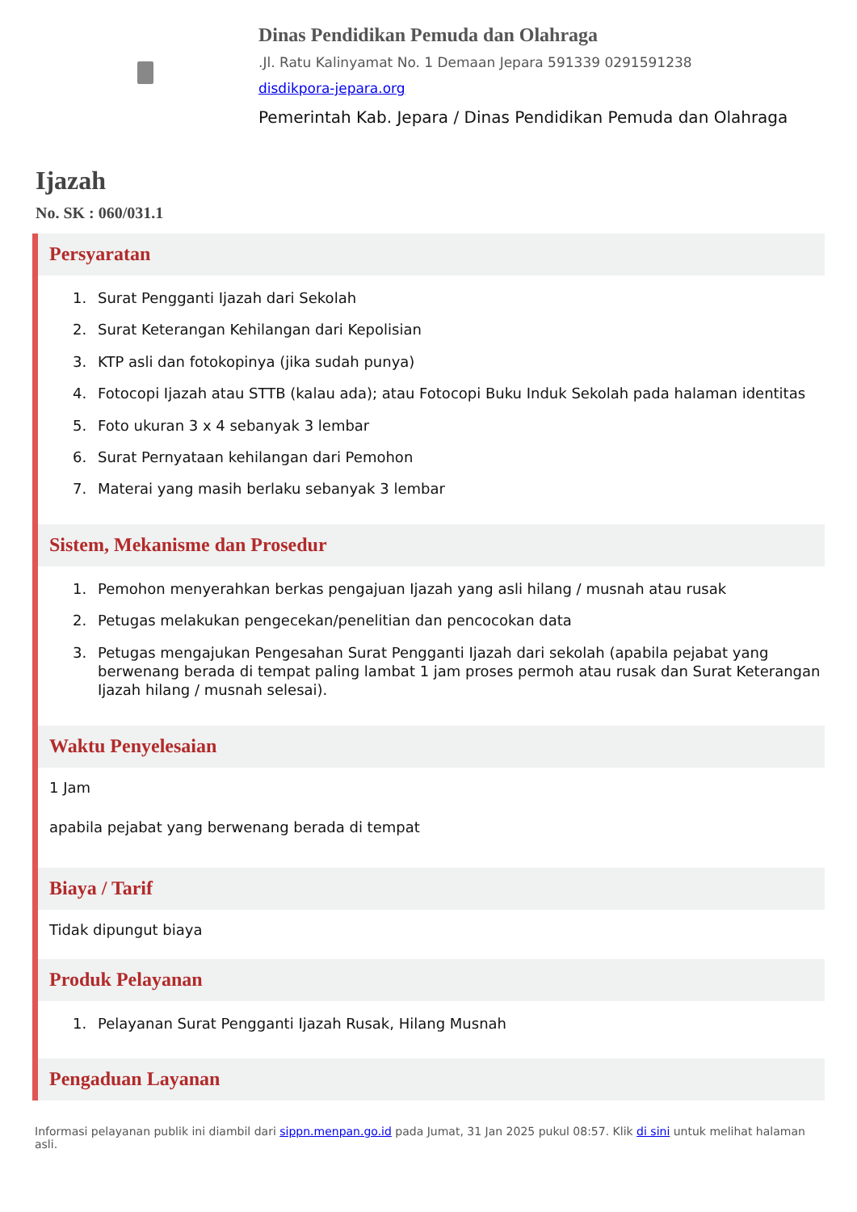Dinas Pendidikan Pemuda dan Olahraga
.Jl. Ratu Kalinyamat No. 1 Demaan Jepara 591339 0291591238
disdikpora-jepara.org
Pemerintah Kab. Jepara / Dinas Pendidikan Pemuda dan Olahraga
Ijazah
No. SK : 060/031.1
Persyaratan
1. Surat Pengganti Ijazah dari Sekolah
2. Surat Keterangan Kehilangan dari Kepolisian
3. KTP asli dan fotokopinya (jika sudah punya)
4. Fotocopi Ijazah atau STTB (kalau ada); atau Fotocopi Buku Induk Sekolah pada halaman identitas
5. Foto ukuran 3 x 4 sebanyak 3 lembar
6. Surat Pernyataan kehilangan dari Pemohon
7. Materai yang masih berlaku sebanyak 3 lembar
Sistem, Mekanisme dan Prosedur
1. Pemohon menyerahkan berkas pengajuan Ijazah yang asli hilang / musnah atau rusak
2. Petugas melakukan pengecekan/penelitian dan pencocokan data
3. Petugas mengajukan Pengesahan Surat Pengganti Ijazah dari sekolah (apabila pejabat yang berwenang berada di tempat paling lambat 1 jam proses permoh atau rusak dan Surat Keterangan Ijazah hilang / musnah selesai).
Waktu Penyelesaian
1 Jam
apabila pejabat yang berwenang berada di tempat
Biaya / Tarif
Tidak dipungut biaya
Produk Pelayanan
1. Pelayanan Surat Pengganti Ijazah Rusak, Hilang Musnah
Pengaduan Layanan
Informasi pelayanan publik ini diambil dari sippn.menpan.go.id pada Jumat, 31 Jan 2025 pukul 08:57. Klik di sini untuk melihat halaman asli.